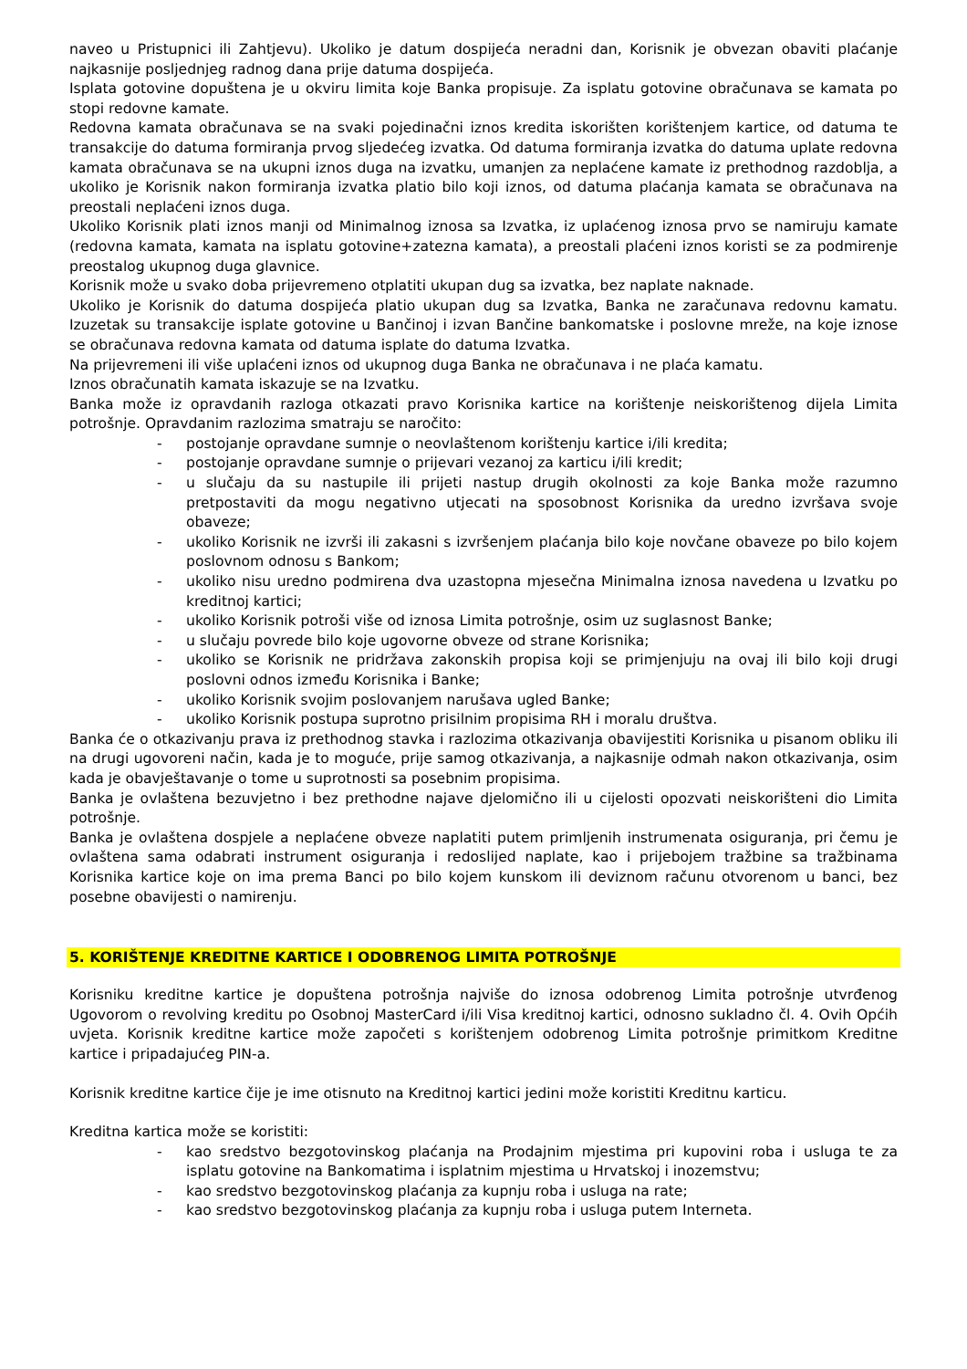naveo u Pristupnici ili Zahtjevu). Ukoliko je datum dospijeća neradni dan, Korisnik je obvezan obaviti plaćanje najkasnije posljednjeg radnog dana prije datuma dospijeća.
Isplata gotovine dopuštena je u okviru limita koje Banka propisuje. Za isplatu gotovine obračunava se kamata po stopi redovne kamate.
Redovna kamata obračunava se na svaki pojedinačni iznos kredita iskorišten korištenjem kartice, od datuma te transakcije do datuma formiranja prvog sljedećeg izvatka. Od datuma formiranja izvatka do datuma uplate redovna kamata obračunava se na ukupni iznos duga na izvatku, umanjen za neplaćene kamate iz prethodnog razdoblja, a ukoliko je Korisnik nakon formiranja izvatka platio bilo koji iznos, od datuma plaćanja kamata se obračunava na preostali neplaćeni iznos duga.
Ukoliko Korisnik plati iznos manji od Minimalnog iznosa sa Izvatka, iz uplaćenog iznosa prvo se namiruju kamate (redovna kamata, kamata na isplatu gotovine+zatezna kamata), a preostali plaćeni iznos koristi se za podmirenje preostalog ukupnog duga glavnice.
Korisnik može u svako doba prijevremeno otplatiti ukupan dug sa izvatka, bez naplate naknade.
Ukoliko je Korisnik do datuma dospijeća platio ukupan dug sa Izvatka, Banka ne zaračunava redovnu kamatu. Izuzetak su transakcije isplate gotovine u Bančinoj i izvan Bančine bankomatske i poslovne mreže, na koje iznose se obračunava redovna kamata od datuma isplate do datuma Izvatka.
Na prijevremeni ili više uplaćeni iznos od ukupnog duga Banka ne obračunava i ne plaća kamatu.
Iznos obračunatih kamata iskazuje se na Izvatku.
Banka može iz opravdanih razloga otkazati pravo Korisnika kartice na korištenje neiskorištenog dijela Limita potrošnje. Opravdanim razlozima smatraju se naročito:
- postojanje opravdane sumnje o neovlaštenom korištenju kartice i/ili kredita;
- postojanje opravdane sumnje o prijevari vezanoj za karticu i/ili kredit;
- u slučaju da su nastupile ili prijeti nastup drugih okolnosti za koje Banka može razumno pretpostaviti da mogu negativno utjecati na sposobnost Korisnika da uredno izvršava svoje obaveze;
- ukoliko Korisnik ne izvrši ili zakasni s izvršenjem plaćanja bilo koje novčane obaveze po bilo kojem poslovnom odnosu s Bankom;
- ukoliko nisu uredno podmirena dva uzastopna mjesečna Minimalna iznosa navedena u Izvatku po kreditnoj kartici;
- ukoliko Korisnik potroši više od iznosa Limita potrošnje, osim uz suglasnost Banke;
- u slučaju povrede bilo koje ugovorne obveze od strane Korisnika;
- ukoliko se Korisnik ne pridržava zakonskih propisa koji se primjenjuju na ovaj ili bilo koji drugi poslovni odnos između Korisnika i Banke;
- ukoliko Korisnik svojim poslovanjem narušava ugled Banke;
- ukoliko Korisnik postupa suprotno prisilnim propisima RH i moralu društva.
Banka će o otkazivanju prava iz prethodnog stavka i razlozima otkazivanja obavijestiti Korisnika u pisanom obliku ili na drugi ugovoreni način, kada je to moguće, prije samog otkazivanja, a najkasnije odmah nakon otkazivanja, osim kada je obavještavanje o tome u suprotnosti sa posebnim propisima.
Banka je ovlaštena bezuvjetno i bez prethodne najave djelomično ili u cijelosti opozvati neiskorišteni dio Limita potrošnje.
Banka je ovlaštena dospjele a neplaćene obveze naplatiti putem primljenih instrumenata osiguranja, pri čemu je ovlaštena sama odabrati instrument osiguranja i redoslijed naplate, kao i prijebojem tražbine sa tražbinama Korisnika kartice koje on ima prema Banci po bilo kojem kunskom ili deviznom računu otvorenom u banci, bez posebne obavijesti o namirenju.
5. KORIŠTENJE KREDITNE KARTICE I ODOBRENOG LIMITA POTROŠNJE
Korisniku kreditne kartice je dopuštena potrošnja najviše do iznosa odobrenog Limita potrošnje utvrđenog Ugovorom o revolving kreditu po Osobnoj MasterCard i/ili Visa kreditnoj kartici, odnosno sukladno čl. 4. Ovih Općih uvjeta. Korisnik kreditne kartice može započeti s korištenjem odobrenog Limita potrošnje primitkom Kreditne kartice i pripadajućeg PIN-a.
Korisnik kreditne kartice čije je ime otisnuto na Kreditnoj kartici jedini može koristiti Kreditnu karticu.
Kreditna kartica može se koristiti:
- kao sredstvo bezgotovinskog plaćanja na Prodajnim mjestima pri kupovini roba i usluga te za isplatu gotovine na Bankomatima i isplatnim mjestima u Hrvatskoj i inozemstvu;
- kao sredstvo bezgotovinskog plaćanja za kupnju roba i usluga na rate;
- kao sredstvo bezgotovinskog plaćanja za kupnju roba i usluga putem Interneta.